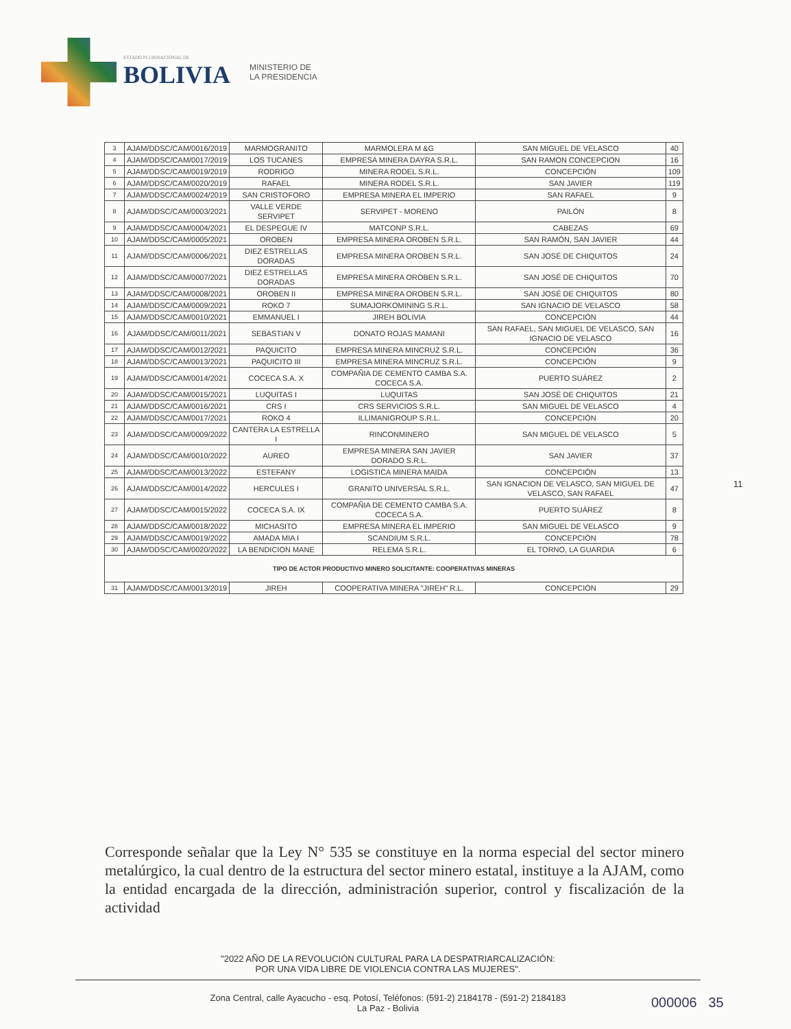ESTADO PLURINACIONAL DE
BOLIVIA
MINISTERIO DE
LA PRESIDENCIA
| 3 | AJAM/DDSC/CAM/0016/2019 | MARMOGRANITO | MARMOLERA M &G | SAN MIGUEL DE VELASCO | 40 |
| 4 | AJAM/DDSC/CAM/0017/2019 | LOS TUCANES | EMPRESA MINERA DAYRA S.R.L. | SAN RAMON CONCEPCION | 16 |
| 5 | AJAM/DDSC/CAM/0019/2019 | RODRIGO | MINERA RODEL S.R.L. | CONCEPCIÓN | 109 |
| 6 | AJAM/DDSC/CAM/0020/2019 | RAFAEL | MINERA RODEL S.R.L. | SAN JAVIER | 119 |
| 7 | AJAM/DDSC/CAM/0024/2019 | SAN CRISTOFORO | EMPRESA MINERA EL IMPERIO | SAN RAFAEL | 9 |
| 8 | AJAM/DDSC/CAM/0003/2021 | VALLE VERDE SERVIPET | SERVIPET - MORENO | PAILÓN | 8 |
| 9 | AJAM/DDSC/CAM/0004/2021 | EL DESPEGUE IV | MATCONP S.R.L. | CABEZAS | 69 |
| 10 | AJAM/DDSC/CAM/0005/2021 | OROBEN | EMPRESA MINERA OROBEN S.R.L. | SAN RAMÓN, SAN JAVIER | 44 |
| 11 | AJAM/DDSC/CAM/0006/2021 | DIEZ ESTRELLAS DORADAS | EMPRESA MINERA OROBEN S.R.L. | SAN JOSÉ DE CHIQUITOS | 24 |
| 12 | AJAM/DDSC/CAM/0007/2021 | DIEZ ESTRELLAS DORADAS | EMPRESA MINERA OROBEN S.R.L. | SAN JOSÉ DE CHIQUITOS | 70 |
| 13 | AJAM/DDSC/CAM/0008/2021 | OROBEN II | EMPRESA MINERA OROBEN S.R.L. | SAN JOSÉ DE CHIQUITOS | 80 |
| 14 | AJAM/DDSC/CAM/0009/2021 | ROKO 7 | SUMAJORKOMINING S.R.L. | SAN IGNACIO DE VELASCO | 58 |
| 15 | AJAM/DDSC/CAM/0010/2021 | EMMANUEL I | JIREH BOLIVIA | CONCEPCIÓN | 44 |
| 16 | AJAM/DDSC/CAM/0011/2021 | SEBASTIAN V | DONATO ROJAS MAMANI | SAN RAFAEL, SAN MIGUEL DE VELASCO, SAN IGNACIO DE VELASCO | 16 |
| 17 | AJAM/DDSC/CAM/0012/2021 | PAQUICITO | EMPRESA MINERA MINCRUZ S.R.L. | CONCEPCIÓN | 36 |
| 18 | AJAM/DDSC/CAM/0013/2021 | PAQUICITO III | EMPRESA MINERA MINCRUZ S.R.L. | CONCEPCIÓN | 9 |
| 19 | AJAM/DDSC/CAM/0014/2021 | COCECA S.A. X | COMPAÑIA DE CEMENTO CAMBA S.A. COCECA S.A. | PUERTO SUÁREZ | 2 |
| 20 | AJAM/DDSC/CAM/0015/2021 | LUQUITAS I | LUQUITAS | SAN JOSÉ DE CHIQUITOS | 21 |
| 21 | AJAM/DDSC/CAM/0016/2021 | CRS I | CRS SERVICIOS S.R.L. | SAN MIGUEL DE VELASCO | 4 |
| 22 | AJAM/DDSC/CAM/0017/2021 | ROKO 4 | ILLIMANIGROUP S.R.L. | CONCEPCIÓN | 20 |
| 23 | AJAM/DDSC/CAM/0009/2022 | CANTERA LA ESTRELLA I | RINCONMINERO | SAN MIGUEL DE VELASCO | 5 |
| 24 | AJAM/DDSC/CAM/0010/2022 | AUREO | EMPRESA MINERA SAN JAVIER DORADO S.R.L. | SAN JAVIER | 37 |
| 25 | AJAM/DDSC/CAM/0013/2022 | ESTEFANY | LOGISTICA MINERA MAIDA | CONCEPCIÓN | 13 |
| 26 | AJAM/DDSC/CAM/0014/2022 | HERCULES I | GRANITO UNIVERSAL S.R.L. | SAN IGNACION DE VELASCO, SAN MIGUEL DE VELASCO, SAN RAFAEL | 47 |
| 27 | AJAM/DDSC/CAM/0015/2022 | COCECA S.A. IX | COMPAÑIA DE CEMENTO CAMBA S.A. COCECA S.A. | PUERTO SUÁREZ | 8 |
| 28 | AJAM/DDSC/CAM/0018/2022 | MICHASITO | EMPRESA MINERA EL IMPERIO | SAN MIGUEL DE VELASCO | 9 |
| 29 | AJAM/DDSC/CAM/0019/2022 | AMADA MIA I | SCANDIUM S.R.L. | CONCEPCIÓN | 78 |
| 30 | AJAM/DDSC/CAM/0020/2022 | LA BENDICION MANE | RELEMA S.R.L. | EL TORNO, LA GUARDIA | 6 |
| TIPO DE ACTOR PRODUCTIVO MINERO SOLICITANTE: COOPERATIVAS MINERAS | | | | | |
| 31 | AJAM/DDSC/CAM/0013/2019 | JIREH | COOPERATIVA MINERA "JIREH" R.L. | CONCEPCIÓN | 29 |
11
Corresponde señalar que la Ley N° 535 se constituye en la norma especial del sector minero metalúrgico, la cual dentro de la estructura del sector minero estatal, instituye a la AJAM, como la entidad encargada de la dirección, administración superior, control y fiscalización de la actividad
"2022 AÑO DE LA REVOLUCIÓN CULTURAL PARA LA DESPATRIARCALIZACIÓN:
POR UNA VIDA LIBRE DE VIOLENCIA CONTRA LAS MUJERES".
Zona Central, calle Ayacucho - esq. Potosí, Teléfonos: (591-2) 2184178 - (591-2) 2184183
La Paz - Bolivia
000006 35